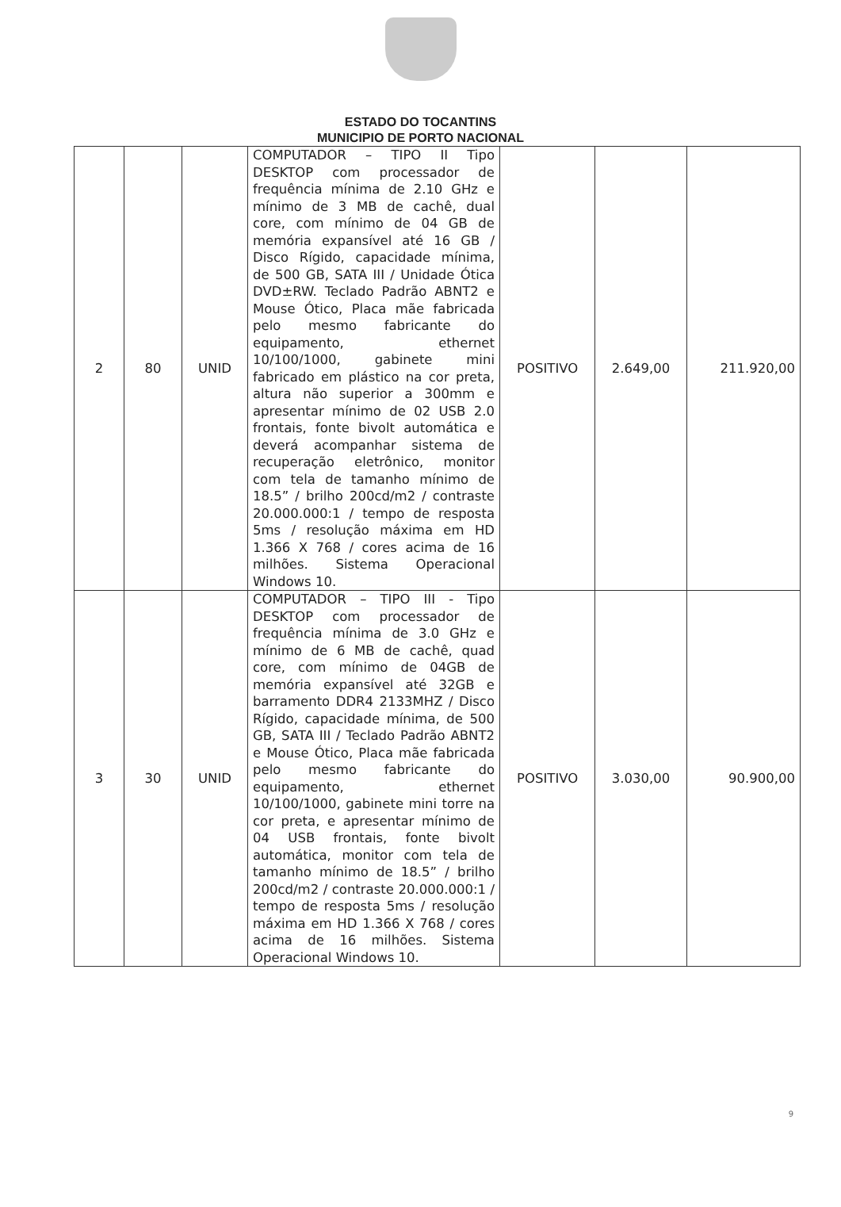ESTADO DO TOCANTINS
MUNICIPIO DE PORTO NACIONAL
| 2 | 80 | UNID | COMPUTADOR – TIPO II Tipo DESKTOP com processador de frequência mínima de 2.10 GHz e mínimo de 3 MB de cachê, dual core, com mínimo de 04 GB de memória expansível até 16 GB / Disco Rígido, capacidade mínima, de 500 GB, SATA III / Unidade Ótica DVD±RW. Teclado Padrão ABNT2 e Mouse Ótico, Placa mãe fabricada pelo mesmo fabricante do equipamento, ethernet 10/100/1000, gabinete mini fabricado em plástico na cor preta, altura não superior a 300mm e apresentar mínimo de 02 USB 2.0 frontais, fonte bivolt automática e deverá acompanhar sistema de recuperação eletrônico, monitor com tela de tamanho mínimo de 18.5” / brilho 200cd/m2 / contraste 20.000.000:1 / tempo de resposta 5ms / resolução máxima em HD 1.366 X 768 / cores acima de 16 milhões. Sistema Operacional Windows 10. | POSITIVO | 2.649,00 | 211.920,00 |
| 3 | 30 | UNID | COMPUTADOR – TIPO III - Tipo DESKTOP com processador de frequência mínima de 3.0 GHz e mínimo de 6 MB de cachê, quad core, com mínimo de 04GB de memória expansível até 32GB e barramento DDR4 2133MHZ / Disco Rígido, capacidade mínima, de 500 GB, SATA III / Teclado Padrão ABNT2 e Mouse Ótico, Placa mãe fabricada pelo mesmo fabricante do equipamento, ethernet 10/100/1000, gabinete mini torre na cor preta, e apresentar mínimo de 04 USB frontais, fonte bivolt automática, monitor com tela de tamanho mínimo de 18.5” / brilho 200cd/m2 / contraste 20.000.000:1 / tempo de resposta 5ms / resolução máxima em HD 1.366 X 768 / cores acima de 16 milhões. Sistema Operacional Windows 10. | POSITIVO | 3.030,00 | 90.900,00 |
9